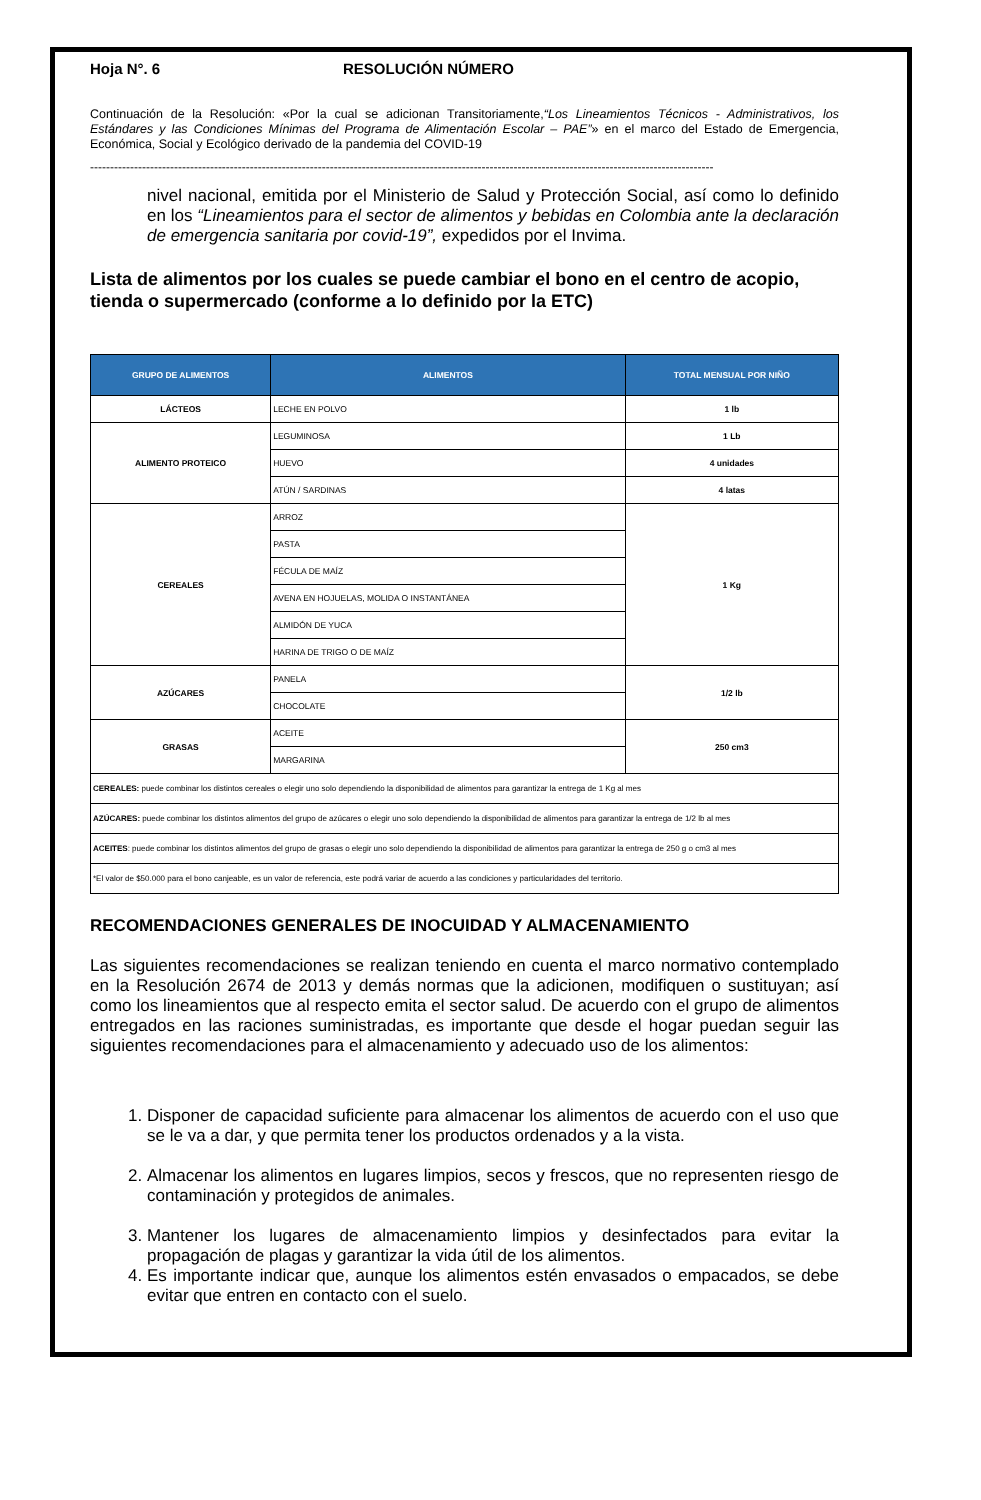Hoja N°. 6 RESOLUCIÓN NÚMERO
Continuación de la Resolución: «Por la cual se adicionan Transitoriamente,“Los Lineamientos Técnicos - Administrativos, los Estándares y las Condiciones Mínimas del Programa de Alimentación Escolar – PAE”» en el marco del Estado de Emergencia, Económica, Social y Ecológico derivado de la pandemia del COVID-19
------------------------------------------------------------------------------------------------------------------------------------------------------------
nivel nacional, emitida por el Ministerio de Salud y Protección Social, así como lo definido en los “Lineamientos para el sector de alimentos y bebidas en Colombia ante la declaración de emergencia sanitaria por covid-19”, expedidos por el Invima.
Lista de alimentos por los cuales se puede cambiar el bono en el centro de acopio, tienda o supermercado (conforme a lo definido por la ETC)
| GRUPO DE ALIMENTOS | ALIMENTOS | TOTAL MENSUAL POR NIÑO |
| --- | --- | --- |
| LÁCTEOS | LECHE EN POLVO | 1 lb |
| ALIMENTO PROTEICO | LEGUMINOSA | 1 Lb |
| | HUEVO | 4 unidades |
| | ATÚN / SARDINAS | 4 latas |
| CEREALES | ARROZ | 1 Kg |
| | PASTA | |
| | FÉCULA DE MAÍZ | |
| | AVENA EN HOJUELAS, MOLIDA O INSTANTÁNEA | |
| | ALMIDÓN DE YUCA | |
| | HARINA DE TRIGO O DE MAÍZ | |
| AZÚCARES | PANELA | 1/2 lb |
| | CHOCOLATE | |
| GRASAS | ACEITE | 250 cm3 |
| | MARGARINA | |
| CEREALES: puede combinar los distintos cereales o elegir uno solo dependiendo la disponibilidad de alimentos para garantizar la entrega de 1 Kg al mes | | |
| AZÚCARES: puede combinar los distintos alimentos del grupo de azúcares o elegir uno solo dependiendo la disponibilidad de alimentos para garantizar la entrega de 1/2 lb al mes | | |
| ACEITES : puede combinar los distintos alimentos del grupo de grasas o elegir uno solo dependiendo la disponibilidad de alimentos para garantizar la entrega de 250 g o cm3 al mes | | |
| *El valor de $50.000 para el bono canjeable, es un valor de referencia, este podrá variar de acuerdo a las condiciones y particularidades del territorio. | | |
RECOMENDACIONES GENERALES DE INOCUIDAD Y ALMACENAMIENTO
Las siguientes recomendaciones se realizan teniendo en cuenta el marco normativo contemplado en la Resolución 2674 de 2013 y demás normas que la adicionen, modifiquen o sustituyan; así como los lineamientos que al respecto emita el sector salud. De acuerdo con el grupo de alimentos entregados en las raciones suministradas, es importante que desde el hogar puedan seguir las siguientes recomendaciones para el almacenamiento y adecuado uso de los alimentos:
1. Disponer de capacidad suficiente para almacenar los alimentos de acuerdo con el uso que se le va a dar, y que permita tener los productos ordenados y a la vista.
2. Almacenar los alimentos en lugares limpios, secos y frescos, que no representen riesgo de contaminación y protegidos de animales.
3. Mantener los lugares de almacenamiento limpios y desinfectados para evitar la propagación de plagas y garantizar la vida útil de los alimentos.
4. Es importante indicar que, aunque los alimentos estén envasados o empacados, se debe evitar que entren en contacto con el suelo.